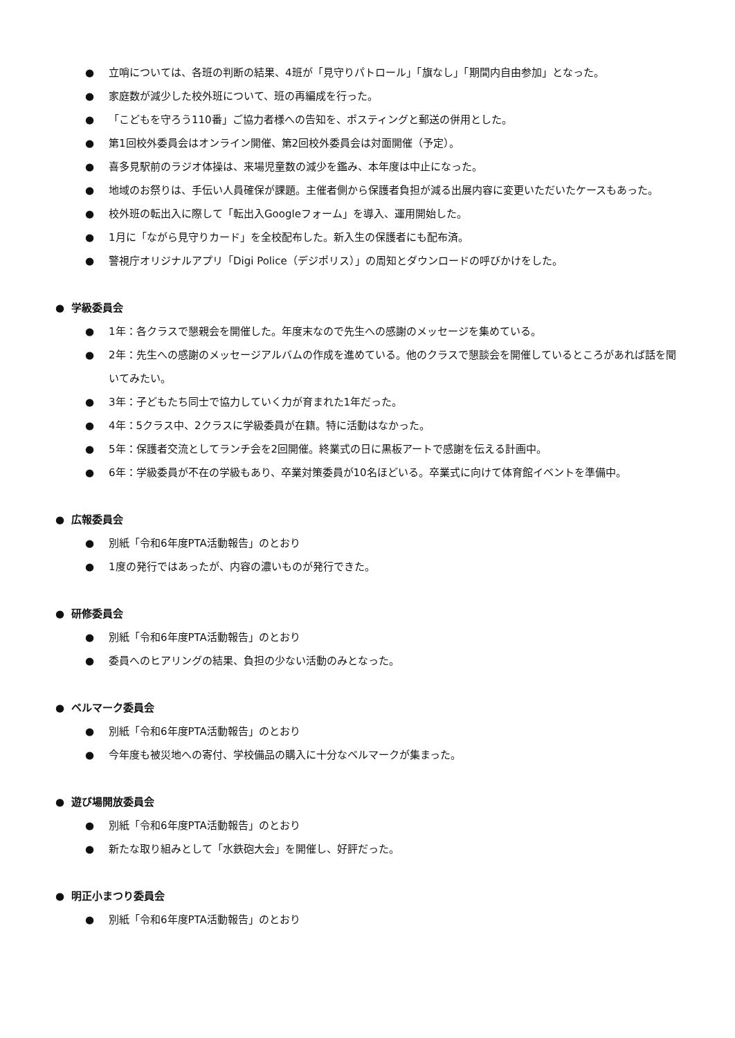● 立哨については、各班の判断の結果、4班が「見守りパトロール」「旗なし」「期間内自由参加」となった。
● 家庭数が減少した校外班について、班の再編成を行った。
● 「こどもを守ろう110番」ご協力者様への告知を、ポスティングと郵送の併用とした。
● 第1回校外委員会はオンライン開催、第2回校外委員会は対面開催（予定）。
● 喜多見駅前のラジオ体操は、来場児童数の減少を鑑み、本年度は中止になった。
● 地域のお祭りは、手伝い人員確保が課題。主催者側から保護者負担が減る出展内容に変更いただいたケースもあった。
● 校外班の転出入に際して「転出入Googleフォーム」を導入、運用開始した。
● 1月に「ながら見守りカード」を全校配布した。新入生の保護者にも配布済。
● 警視庁オリジナルアプリ「Digi Police（デジポリス）」の周知とダウンロードの呼びかけをした。
● 学級委員会
● 1年：各クラスで懇親会を開催した。年度末なので先生への感謝のメッセージを集めている。
● 2年：先生への感謝のメッセージアルバムの作成を進めている。他のクラスで懇談会を開催しているところがあれば話を聞いてみたい。
● 3年：子どもたち同士で協力していく力が育まれた1年だった。
● 4年：5クラス中、2クラスに学級委員が在籍。特に活動はなかった。
● 5年：保護者交流としてランチ会を2回開催。終業式の日に黒板アートで感謝を伝える計画中。
● 6年：学級委員が不在の学級もあり、卒業対策委員が10名ほどいる。卒業式に向けて体育館イベントを準備中。
● 広報委員会
● 別紙「令和6年度PTA活動報告」のとおり
● 1度の発行ではあったが、内容の濃いものが発行できた。
● 研修委員会
● 別紙「令和6年度PTA活動報告」のとおり
● 委員へのヒアリングの結果、負担の少ない活動のみとなった。
● ベルマーク委員会
● 別紙「令和6年度PTA活動報告」のとおり
● 今年度も被災地への寄付、学校備品の購入に十分なベルマークが集まった。
● 遊び場開放委員会
● 別紙「令和6年度PTA活動報告」のとおり
● 新たな取り組みとして「水鉄砲大会」を開催し、好評だった。
● 明正小まつり委員会
● 別紙「令和6年度PTA活動報告」のとおり